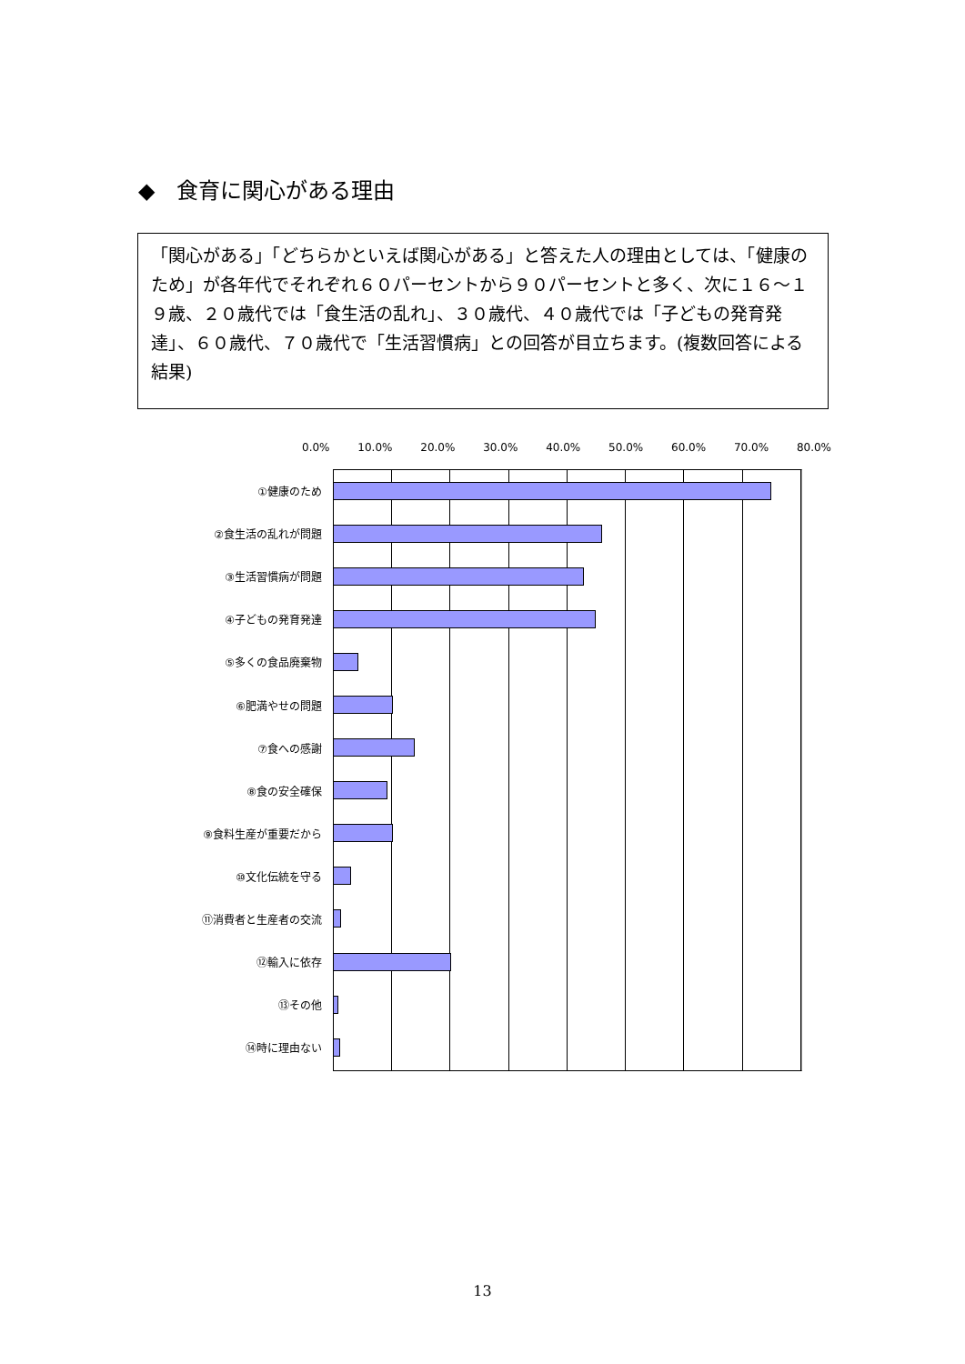◆　食育に関心がある理由
「関心がある」「どちらかといえば関心がある」と答えた人の理由としては、「健康のため」が各年代でそれぞれ６０パーセントから９０パーセントと多く、次に１６～１９歳、２０歳代では「食生活の乱れ」、３０歳代、４０歳代では「子どもの発育発達」、６０歳代、７０歳代で「生活習慣病」との回答が目立ちます。(複数回答による結果)
0.0% 10.0% 20.0% 30.0% 40.0% 50.0% 60.0% 70.0% 80.0%
①健康のため
②食生活の乱れが問題
③生活習慣病が問題
④子どもの発育発達
⑤多くの食品廃棄物
⑥肥満やせの問題
⑦食への感謝
⑧食の安全確保
⑨食料生産が重要だから
⑩文化伝統を守る
⑪消費者と生産者の交流
⑫輸入に依存
⑬その他
⑭時に理由ない
13